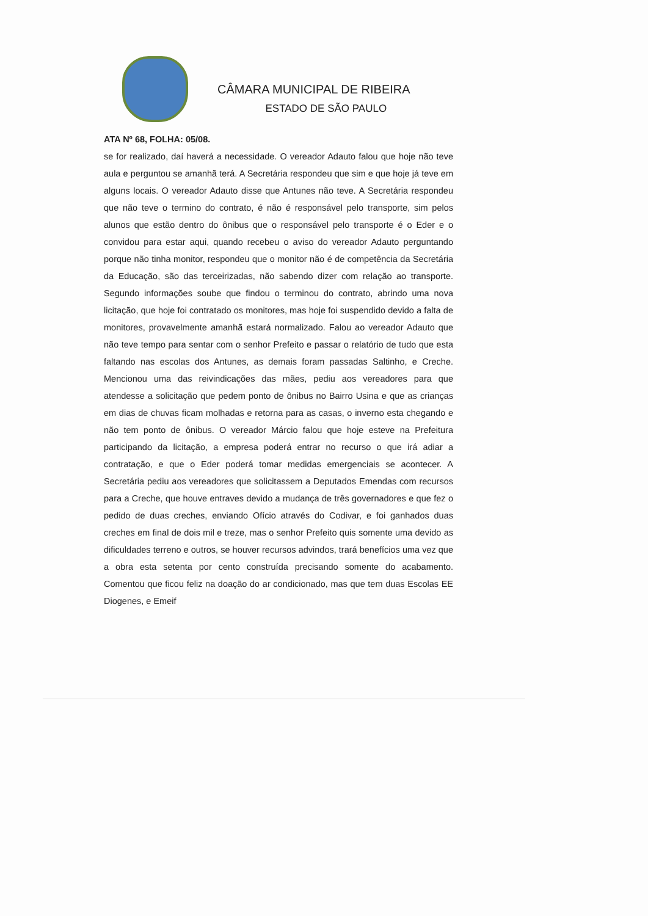CÂMARA MUNICIPAL DE RIBEIRA
ESTADO DE SÃO PAULO
ATA Nº 68, FOLHA: 05/08.
se for realizado, daí haverá a necessidade. O vereador Adauto falou que hoje não teve aula e perguntou se amanhã terá. A Secretária respondeu que sim e que hoje já teve em alguns locais. O vereador Adauto disse que Antunes não teve. A Secretária respondeu que não teve o termino do contrato, é não é responsável pelo transporte, sim pelos alunos que estão dentro do ônibus que o responsável pelo transporte é o Eder e o convidou para estar aqui, quando recebeu o aviso do vereador Adauto perguntando porque não tinha monitor, respondeu que o monitor não é de competência da Secretária da Educação, são das terceirizadas, não sabendo dizer com relação ao transporte. Segundo informações soube que findou o terminou do contrato, abrindo uma nova licitação, que hoje foi contratado os monitores, mas hoje foi suspendido devido a falta de monitores, provavelmente amanhã estará normalizado. Falou ao vereador Adauto que não teve tempo para sentar com o senhor Prefeito e passar o relatório de tudo que esta faltando nas escolas dos Antunes, as demais foram passadas Saltinho, e Creche. Mencionou uma das reivindicações das mães, pediu aos vereadores para que atendesse a solicitação que pedem ponto de ônibus no Bairro Usina e que as crianças em dias de chuvas ficam molhadas e retorna para as casas, o inverno esta chegando e não tem ponto de ônibus. O vereador Márcio falou que hoje esteve na Prefeitura participando da licitação, a empresa poderá entrar no recurso o que irá adiar a contratação, e que o Eder poderá tomar medidas emergenciais se acontecer. A Secretária pediu aos vereadores que solicitassem a Deputados Emendas com recursos para a Creche, que houve entraves devido a mudança de três governadores e que fez o pedido de duas creches, enviando Ofício através do Codivar, e foi ganhados duas creches em final de dois mil e treze, mas o senhor Prefeito quis somente uma devido as dificuldades terreno e outros, se houver recursos advindos, trará benefícios uma vez que a obra esta setenta por cento construída precisando somente do acabamento. Comentou que ficou feliz na doação do ar condicionado, mas que tem duas Escolas EE Diogenes, e Emeif